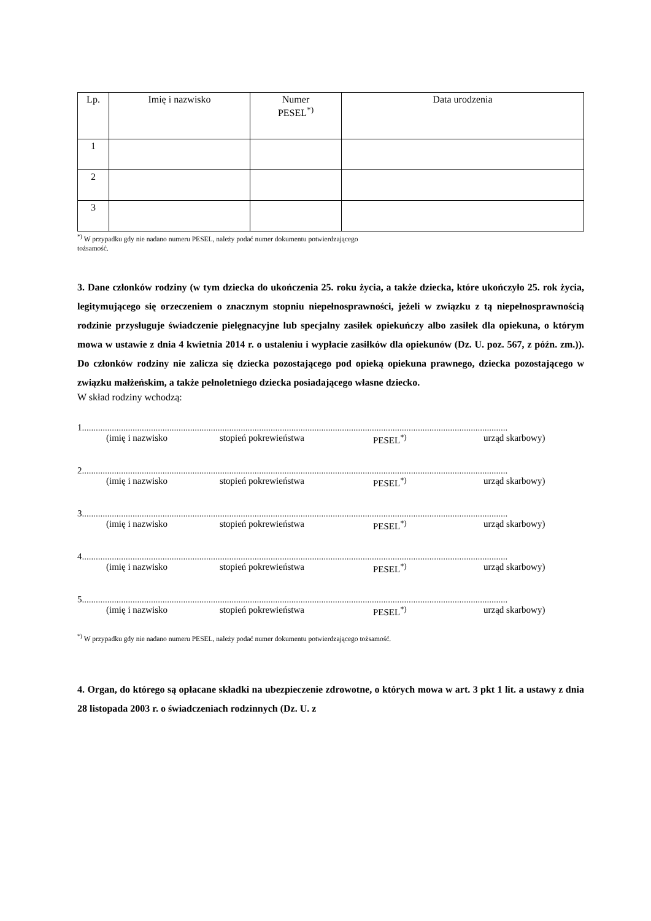| Lp. | Imię i nazwisko | Numer PESEL<sup>*)</sup> | Data urodzenia |
| --- | --- | --- | --- |
| 1 | | | |
| 2 | | | |
| 3 | | | |
<sup>*)</sup> W przypadku gdy nie nadano numeru PESEL, należy podać numer dokumentu potwierdzającego
tożsamość.
3. Dane członków rodziny (w tym dziecka do ukończenia 25. roku życia, a także dziecka, które ukończyło 25. rok życia, legitymującego się orzeczeniem o znacznym stopniu niepełnosprawności, jeżeli w związku z tą niepełnosprawnością rodzinie przysługuje świadczenie pielęgnacyjne lub specjalny zasiłek opiekuńczy albo zasiłek dla opiekuna, o którym mowa w ustawie z dnia 4 kwietnia 2014 r. o ustaleniu i wypłacie zasiłków dla opiekunów (Dz. U. poz. 567, z późn. zm.)). Do członków rodziny nie zalicza się dziecka pozostającego pod opieką opiekuna prawnego, dziecka pozostającego w związku małżeńskim, a także pełnoletniego dziecka posiadającego własne dziecko.
W skład rodziny wchodzą:
1.........................................................................................................................................................................................
(imię i nazwisko stopień pokrewieństwa PESEL<sup>*)</sup> urząd skarbowy)
2.........................................................................................................................................................................................
(imię i nazwisko stopień pokrewieństwa PESEL<sup>*)</sup> urząd skarbowy)
3.........................................................................................................................................................................................
(imię i nazwisko stopień pokrewieństwa PESEL<sup>*)</sup> urząd skarbowy)
4.........................................................................................................................................................................................
(imię i nazwisko stopień pokrewieństwa PESEL<sup>*)</sup> urząd skarbowy)
5.........................................................................................................................................................................................
(imię i nazwisko stopień pokrewieństwa PESEL<sup>*)</sup> urząd skarbowy)
<sup>*)</sup> W przypadku gdy nie nadano numeru PESEL, należy podać numer dokumentu potwierdzającego tożsamość.
4. Organ, do którego są opłacane składki na ubezpieczenie zdrowotne, o których mowa w art. 3 pkt 1 lit. a ustawy z dnia 28 listopada 2003 r. o świadczeniach rodzinnych (Dz. U. z